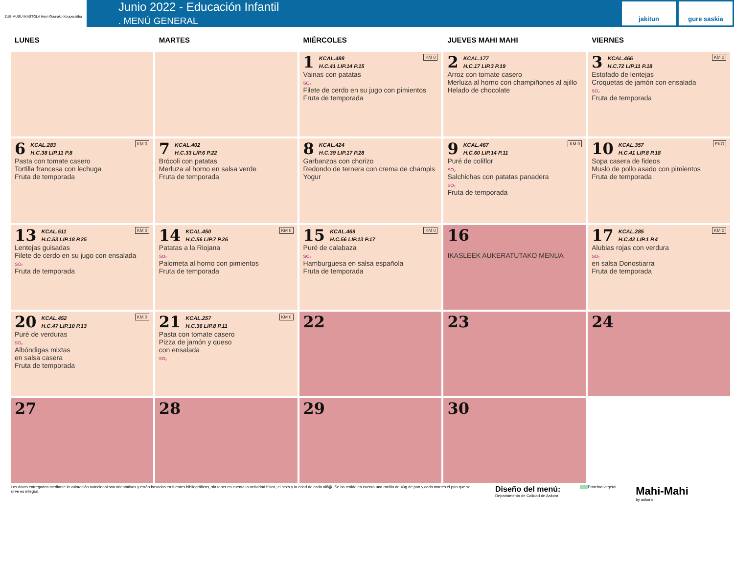ZUBIMUSU IKASTOLA Herri Onurako Kooperatiba
Junio 2022 - Educación Infantil
. MENÚ GENERAL
jakitun gure saskia
| LUNES | MARTES | MIÉRCOLES | JUEVES MAHI MAHI | VIERNES |
| --- | --- | --- | --- | --- |
| | | KM 0 1 KCAL.488 H.C.41 LIP.14 P.15 Vainas con patatas SO₂ Filete de cerdo en su jugo con pimientos Fruta de temporada | 2 KCAL.177 H.C.17 LIP.3 P.19 Arroz con tomate casero Merluza al horno con champiñones al ajillo Helado de chocolate | KM 0 3 KCAL.466 H.C.72 LIP.11 P.18 Estofado de lentejas Croquetas de jamón con ensalada SO₂ Fruta de temporada |
| KM 0 6 KCAL.283 H.C.38 LIP.11 P.8 Pasta con tomate casero Tortilla francesa con lechuga Fruta de temporada | 7 KCAL.402 H.C.33 LIP.6 P.22 Brócoli con patatas Merluza al horno en salsa verde Fruta de temporada | 8 KCAL.424 H.C.39 LIP.17 P.28 Garbanzos con chorizo Redondo de ternera con crema de champis Yogur | KM 0 9 KCAL.467 H.C.60 LIP.14 P.11 Puré de coliflor SO₂ Salchichas con patatas panadera SO₂ Fruta de temporada | EKO 10 KCAL.357 H.C.41 LIP.8 P.18 Sopa casera de fideos Muslo de pollo asado con pimientos Fruta de temporada |
| KM 0 13 KCAL.511 H.C.53 LIP.18 P.25 Lentejas guisadas Filete de cerdo en su jugo con ensalada SO₂ Fruta de temporada | KM 0 14 KCAL.450 H.C.56 LIP.7 P.26 Patatas a la Riojana SO₂ Palometa al horno con pimientos Fruta de temporada | KM 0 15 KCAL.469 H.C.56 LIP.13 P.17 Puré de calabaza SO₂ Hamburguesa en salsa española Fruta de temporada | 16 IKASLEEK AUKERATUTAKO MENUA | KM 0 17 KCAL.285 H.C.42 LIP.1 P.4 Alubias rojas con verdura SO₂ en salsa Donostiarra Fruta de temporada |
| KM 0 20 KCAL.452 H.C.47 LIP.10 P.13 Puré de verduras SO₂ Albóndigas mixtas en salsa casera Fruta de temporada | KM 0 21 KCAL.257 H.C.36 LIP.8 P.11 Pasta con tomate casero Pizza de jamón y queso con ensalada SO₂ | 22 | 23 | 24 |
| 27 | 28 | 29 | 30 | |
Los datos entregados mediante la valoración nutricional son orientativos y están basados en fuentes bibliográficas, sin tener en cuenta la actividad física, el sexo y la edad de cada niñ@. Se ha tenido en cuenta una ración de 40g de pan y cada martes el pan que se sirve es integral.
Diseño del menú:
Departamento de Calidad de Askora
Proteina vegetal
Mahi-Mahi
by askora